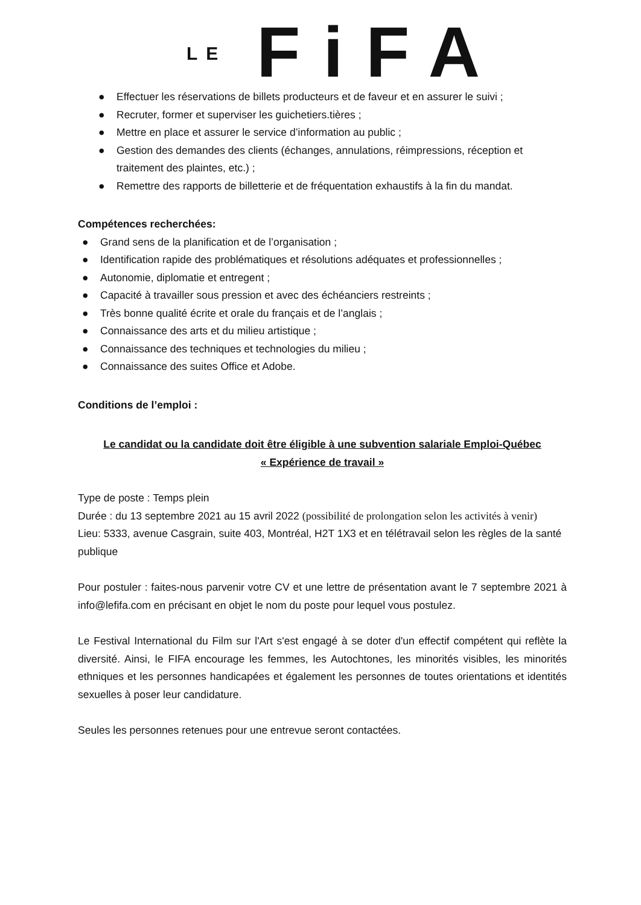LE FiFA
● Effectuer les réservations de billets producteurs et de faveur et en assurer le suivi ;
● Recruter, former et superviser les guichetiers.tières ;
● Mettre en place et assurer le service d’information au public ;
● Gestion des demandes des clients (échanges, annulations, réimpressions, réception et traitement des plaintes, etc.) ;
● Remettre des rapports de billetterie et de fréquentation exhaustifs à la fin du mandat.
Compétences recherchées:
● Grand sens de la planification et de l’organisation ;
● Identification rapide des problématiques et résolutions adéquates et professionnelles ;
● Autonomie, diplomatie et entregent ;
● Capacité à travailler sous pression et avec des échéanciers restreints ;
● Très bonne qualité écrite et orale du français et de l’anglais ;
● Connaissance des arts et du milieu artistique ;
● Connaissance des techniques et technologies du milieu ;
● Connaissance des suites Office et Adobe.
Conditions de l’emploi :
Le candidat ou la candidate doit être éligible à une subvention salariale Emploi-Québec
« Expérience de travail »
Type de poste : Temps plein
Durée : du 13 septembre 2021 au 15 avril 2022 (possibilité de prolongation selon les activités à venir)
Lieu: 5333, avenue Casgrain, suite 403, Montréal, H2T 1X3 et en télétravail selon les règles de la santé publique
Pour postuler : faites-nous parvenir votre CV et une lettre de présentation avant le 7 septembre 2021 à info@lefifa.com en précisant en objet le nom du poste pour lequel vous postulez.
Le Festival International du Film sur l'Art s'est engagé à se doter d'un effectif compétent qui reflète la diversité. Ainsi, le FIFA encourage les femmes, les Autochtones, les minorités visibles, les minorités ethniques et les personnes handicapées et également les personnes de toutes orientations et identités sexuelles à poser leur candidature.
Seules les personnes retenues pour une entrevue seront contactées.